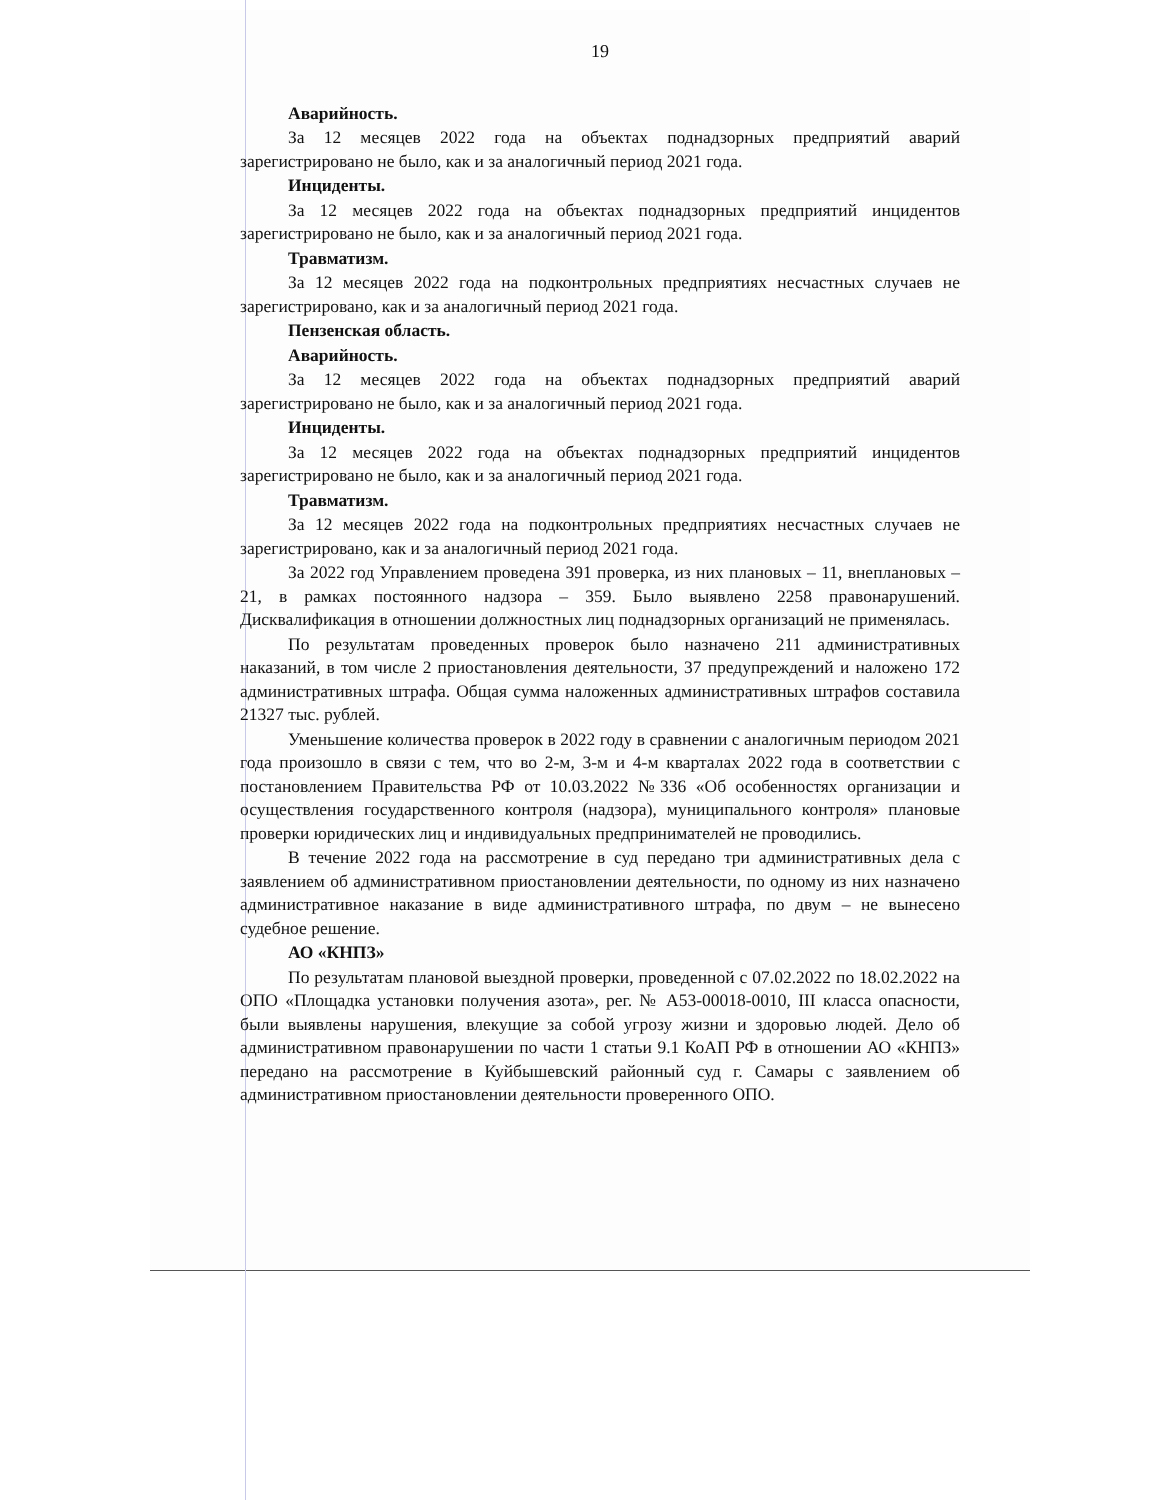19
Аварийность.
За 12 месяцев 2022 года на объектах поднадзорных предприятий аварий зарегистрировано не было, как и за аналогичный период 2021 года.
Инциденты.
За 12 месяцев 2022 года на объектах поднадзорных предприятий инцидентов зарегистрировано не было, как и за аналогичный период 2021 года.
Травматизм.
За 12 месяцев 2022 года на подконтрольных предприятиях несчастных случаев не зарегистрировано, как и за аналогичный период 2021 года.
Пензенская область.
Аварийность.
За 12 месяцев 2022 года на объектах поднадзорных предприятий аварий зарегистрировано не было, как и за аналогичный период 2021 года.
Инциденты.
За 12 месяцев 2022 года на объектах поднадзорных предприятий инцидентов зарегистрировано не было, как и за аналогичный период 2021 года.
Травматизм.
За 12 месяцев 2022 года на подконтрольных предприятиях несчастных случаев не зарегистрировано, как и за аналогичный период 2021 года.
За 2022 год Управлением проведена 391 проверка, из них плановых – 11, внеплановых – 21, в рамках постоянного надзора – 359. Было выявлено 2258 правонарушений. Дисквалификация в отношении должностных лиц поднадзорных организаций не применялась.
По результатам проведенных проверок было назначено 211 административных наказаний, в том числе 2 приостановления деятельности, 37 предупреждений и наложено 172 административных штрафа. Общая сумма наложенных административных штрафов составила 21327 тыс. рублей.
Уменьшение количества проверок в 2022 году в сравнении с аналогичным периодом 2021 года произошло в связи с тем, что во 2-м, 3-м и 4-м кварталах 2022 года в соответствии с постановлением Правительства РФ от 10.03.2022 №336 «Об особенностях организации и осуществления государственного контроля (надзора), муниципального контроля» плановые проверки юридических лиц и индивидуальных предпринимателей не проводились.
В течение 2022 года на рассмотрение в суд передано три административных дела с заявлением об административном приостановлении деятельности, по одному из них назначено административное наказание в виде административного штрафа, по двум – не вынесено судебное решение.
АО «КНПЗ»
По результатам плановой выездной проверки, проведенной с 07.02.2022 по 18.02.2022 на ОПО «Площадка установки получения азота», рег. № А53-00018-0010, III класса опасности, были выявлены нарушения, влекущие за собой угрозу жизни и здоровью людей. Дело об административном правонарушении по части 1 статьи 9.1 КоАП РФ в отношении АО «КНПЗ» передано на рассмотрение в Куйбышевский районный суд г. Самары с заявлением об административном приостановлении деятельности проверенного ОПО.